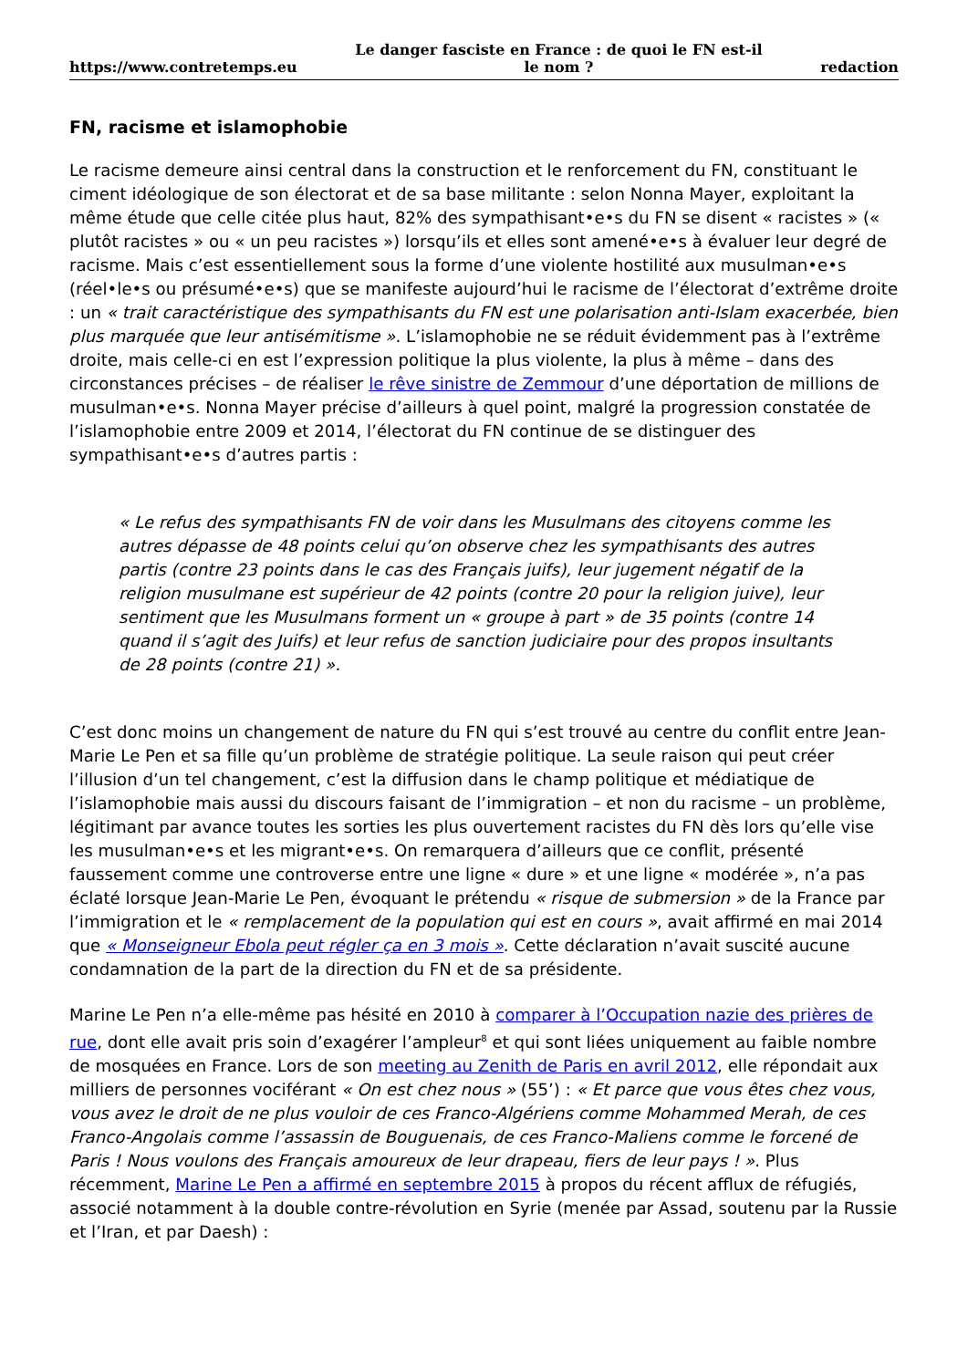https://www.contretemps.eu Le danger fasciste en France : de quoi le FN est-il le nom ? redaction
FN, racisme et islamophobie
Le racisme demeure ainsi central dans la construction et le renforcement du FN, constituant le ciment idéologique de son électorat et de sa base militante : selon Nonna Mayer, exploitant la même étude que celle citée plus haut, 82% des sympathisant•e•s du FN se disent « racistes » (« plutôt racistes » ou « un peu racistes ») lorsqu’ils et elles sont amené•e•s à évaluer leur degré de racisme. Mais c’est essentiellement sous la forme d’une violente hostilité aux musulman•e•s (réel•le•s ou présumé•e•s) que se manifeste aujourd’hui le racisme de l’électorat d’extrême droite : un « trait caractéristique des sympathisants du FN est une polarisation anti-Islam exacerbée, bien plus marquée que leur antisémitisme ». L’islamophobie ne se réduit évidemment pas à l’extrême droite, mais celle-ci en est l’expression politique la plus violente, la plus à même – dans des circonstances précises – de réaliser le rêve sinistre de Zemmour d’une déportation de millions de musulman•e•s. Nonna Mayer précise d’ailleurs à quel point, malgré la progression constatée de l’islamophobie entre 2009 et 2014, l’électorat du FN continue de se distinguer des sympathisant•e•s d’autres partis :
« Le refus des sympathisants FN de voir dans les Musulmans des citoyens comme les autres dépasse de 48 points celui qu’on observe chez les sympathisants des autres partis (contre 23 points dans le cas des Français juifs), leur jugement négatif de la religion musulmane est supérieur de 42 points (contre 20 pour la religion juive), leur sentiment que les Musulmans forment un « groupe à part » de 35 points (contre 14 quand il s’agit des Juifs) et leur refus de sanction judiciaire pour des propos insultants de 28 points (contre 21) ».
C’est donc moins un changement de nature du FN qui s’est trouvé au centre du conflit entre Jean-Marie Le Pen et sa fille qu’un problème de stratégie politique. La seule raison qui peut créer l’illusion d’un tel changement, c’est la diffusion dans le champ politique et médiatique de l’islamophobie mais aussi du discours faisant de l’immigration – et non du racisme – un problème, légitimant par avance toutes les sorties les plus ouvertement racistes du FN dès lors qu’elle vise les musulman•e•s et les migrant•e•s. On remarquera d’ailleurs que ce conflit, présenté faussement comme une controverse entre une ligne « dure » et une ligne « modérée », n’a pas éclaté lorsque Jean-Marie Le Pen, évoquant le prétendu « risque de submersion » de la France par l’immigration et le « remplacement de la population qui est en cours », avait affirmé en mai 2014 que « Monseigneur Ebola peut régler ça en 3 mois ». Cette déclaration n’avait suscité aucune condamnation de la part de la direction du FN et de sa présidente.
Marine Le Pen n’a elle-même pas hésité en 2010 à comparer à l’Occupation nazie des prières de rue, dont elle avait pris soin d’exagérer l’ampleur<sup>8</sup> et qui sont liées uniquement au faible nombre de mosquées en France. Lors de son meeting au Zenith de Paris en avril 2012, elle répondait aux milliers de personnes vociférant « On est chez nous » (55’) : « Et parce que vous êtes chez vous, vous avez le droit de ne plus vouloir de ces Franco-Algériens comme Mohammed Merah, de ces Franco-Angolais comme l’assassin de Bouguenais, de ces Franco-Maliens comme le forcené de Paris ! Nous voulons des Français amoureux de leur drapeau, fiers de leur pays ! ». Plus récemment, Marine Le Pen a affirmé en septembre 2015 à propos du récent afflux de réfugiés, associé notamment à la double contre-révolution en Syrie (menée par Assad, soutenu par la Russie et l’Iran, et par Daesh) :